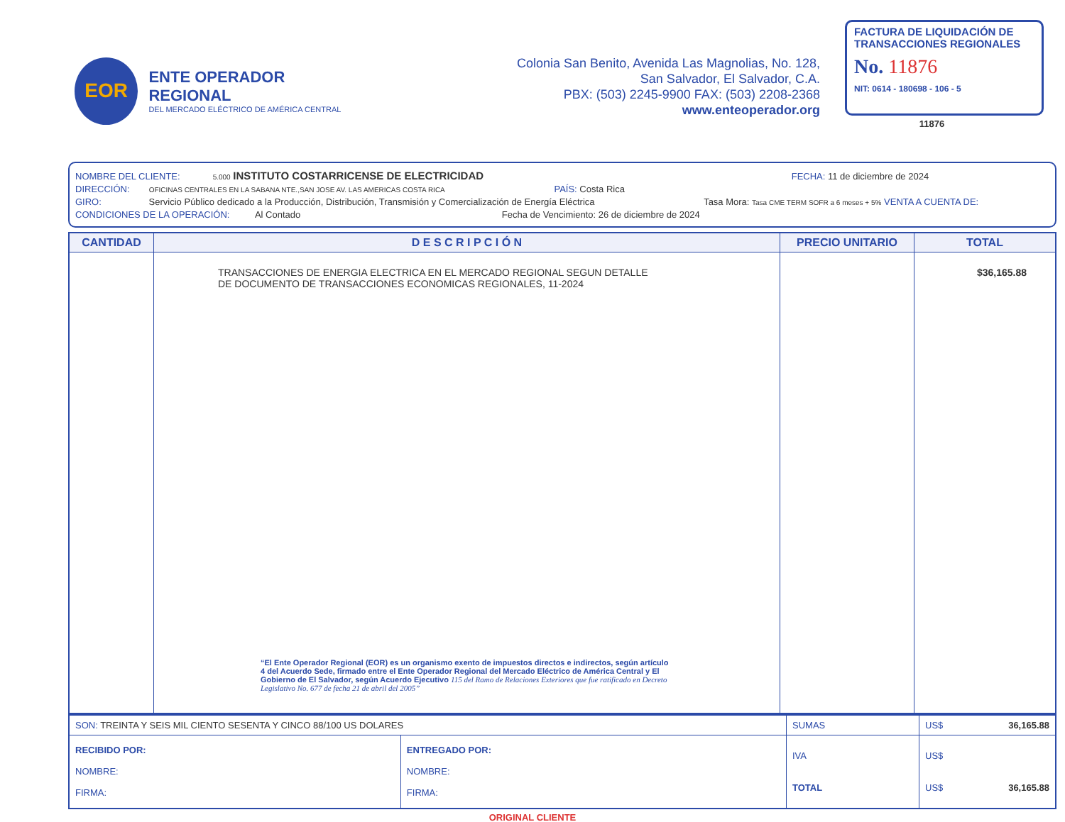EOR
ENTE OPERADOR REGIONAL
DEL MERCADO ELÉCTRICO DE AMÉRICA CENTRAL
Colonia San Benito, Avenida Las Magnolias, No. 128,
San Salvador, El Salvador, C.A.
PBX: (503) 2245-9900 FAX: (503) 2208-2368
www.enteoperador.org
FACTURA DE LIQUIDACIÓN DE TRANSACCIONES REGIONALES
No. 11876
NIT: 0614 - 180698 - 106 - 5
11876
NOMBRE DEL CLIENTE: 5.000 INSTITUTO COSTARRICENSE DE ELECTRICIDAD FECHA: 11 de diciembre de 2024
DIRECCIÓN: OFICINAS CENTRALES EN LA SABANA NTE.,SAN JOSE AV. LAS AMERICAS COSTA RICA PAÍS: Costa Rica
GIRO: Servicio Público dedicado a la Producción, Distribución, Transmisión y Comercialización de Energía Eléctrica Tasa Mora: Tasa CME TERM SOFR a 6 meses + 5% VENTA A CUENTA DE:
CONDICIONES DE LA OPERACIÓN: Al Contado Fecha de Vencimiento: 26 de diciembre de 2024
| CANTIDAD | D E S C R I P C I Ó N | PRECIO UNITARIO | TOTAL |
| --- | --- | --- | --- |
| | TRANSACCIONES DE ENERGIA ELECTRICA EN EL MERCADO REGIONAL SEGUN DETALLE DE DOCUMENTO DE TRANSACCIONES ECONOMICAS REGIONALES, 11-2024 “El Ente Operador Regional (EOR) es un organismo exento de impuestos directos e indirectos, según artículo 4 del Acuerdo Sede, firmado entre el Ente Operador Regional del Mercado Eléctrico de América Central y El Gobierno de El Salvador, según Acuerdo Ejecutivo 115 del Ramo de Relaciones Exteriores que fue ratificado en Decreto Legislativo No. 677 de fecha 21 de abril del 2005” | | $36,165.88 |
| SON: TREINTA Y SEIS MIL CIENTO SESENTA Y CINCO 88/100 US DOLARES | | SUMAS | US$ 36,165.88 |
| RECIBIDO POR: NOMBRE: FIRMA: | ENTREGADO POR: NOMBRE: FIRMA: | IVA TOTAL | US$ US$ 36,165.88 |
ORIGINAL CLIENTE